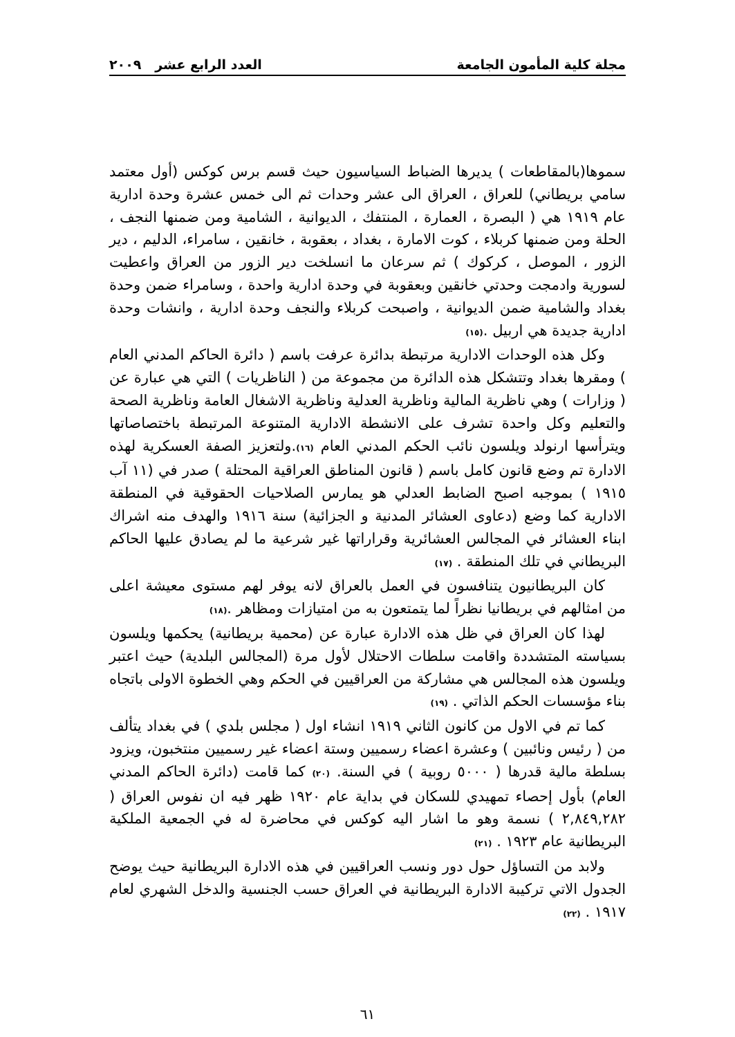مجلة كلية المأمون الجامعة العدد الرابع عشر ٢٠٠٩
سموها(بالمقاطعات ) يديرها الضباط السياسيون حيث قسم برس كوكس (أول معتمد سامي بريطاني) للعراق ، العراق الى عشر وحدات ثم الى خمس عشرة وحدة ادارية عام ١٩١٩ هي ( البصرة ، العمارة ، المنتفك ، الديوانية ، الشامية ومن ضمنها النجف ، الحلة ومن ضمنها كربلاء ، كوت الامارة ، بغداد ، بعقوبة ، خانقين ، سامراء، الدليم ، دير الزور ، الموصل ، كركوك ) ثم سرعان ما انسلخت دير الزور من العراق واعطيت لسورية وادمجت وحدتي خانقين وبعقوبة في وحدة ادارية واحدة ، وسامراء ضمن وحدة بغداد والشامية ضمن الديوانية ، واصبحت كربلاء والنجف وحدة ادارية ، وانشات وحدة ادارية جديدة هي اربيل .<sup>(١٥)</sup>
وكل هذه الوحدات الادارية مرتبطة بدائرة عرفت باسم ( دائرة الحاكم المدني العام ) ومقرها بغداد وتتشكل هذه الدائرة من مجموعة من ( الناظريات ) التي هي عبارة عن ( وزارات ) وهي ناظرية المالية وناظرية العدلية وناظرية الاشغال العامة وناظرية الصحة والتعليم وكل واحدة تشرف على الانشطة الادارية المتنوعة المرتبطة باختصاصاتها ويترأسها ارنولد ويلسون نائب الحكم المدني العام <sup>(١٦)</sup>.ولتعزيز الصفة العسكرية لهذه الادارة تم وضع قانون كامل باسم ( قانون المناطق العراقية المحتلة ) صدر في (١١ آب ١٩١٥ ) بموجبه اصبح الضابط العدلي هو يمارس الصلاحيات الحقوقية في المنطقة الادارية كما وضع (دعاوى العشائر المدنية و الجزائية) سنة ١٩١٦ والهدف منه اشراك ابناء العشائر في المجالس العشائرية وقراراتها غير شرعية ما لم يصادق عليها الحاكم البريطاني في تلك المنطقة . <sup>(١٧)</sup>
كان البريطانيون يتنافسون في العمل بالعراق لانه يوفر لهم مستوى معيشة اعلى من امثالهم في بريطانيا نظراً لما يتمتعون به من امتيازات ومظاهر .<sup>(١٨)</sup>
لهذا كان العراق في ظل هذه الادارة عبارة عن (محمية بريطانية) يحكمها ويلسون بسياسته المتشددة واقامت سلطات الاحتلال لأول مرة (المجالس البلدية) حيث اعتبر ويلسون هذه المجالس هي مشاركة من العراقيين في الحكم وهي الخطوة الاولى باتجاه بناء مؤسسات الحكم الذاتي . <sup>(١٩)</sup>
كما تم في الاول من كانون الثاني ١٩١٩ انشاء اول ( مجلس بلدي ) في بغداد يتألف من ( رئيس ونائبين ) وعشرة اعضاء رسميين وستة اعضاء غير رسميين منتخبون، ويزود بسلطة مالية قدرها ( ٥٠٠٠ روبية ) في السنة. <sup>(٢٠)</sup> كما قامت (دائرة الحاكم المدني العام) بأول إحصاء تمهيدي للسكان في بداية عام ١٩٢٠ ظهر فيه ان نفوس العراق ( ٢,٨٤٩,٢٨٢ ) نسمة وهو ما اشار اليه كوكس في محاضرة له في الجمعية الملكية البريطانية عام ١٩٢٣ . <sup>(٢١)</sup>
ولابد من التساؤل حول دور ونسب العراقيين في هذه الادارة البريطانية حيث يوضح الجدول الاتي تركيبة الادارة البريطانية في العراق حسب الجنسية والدخل الشهري لعام ١٩١٧ . <sup>(٢٢)</sup>
٦١